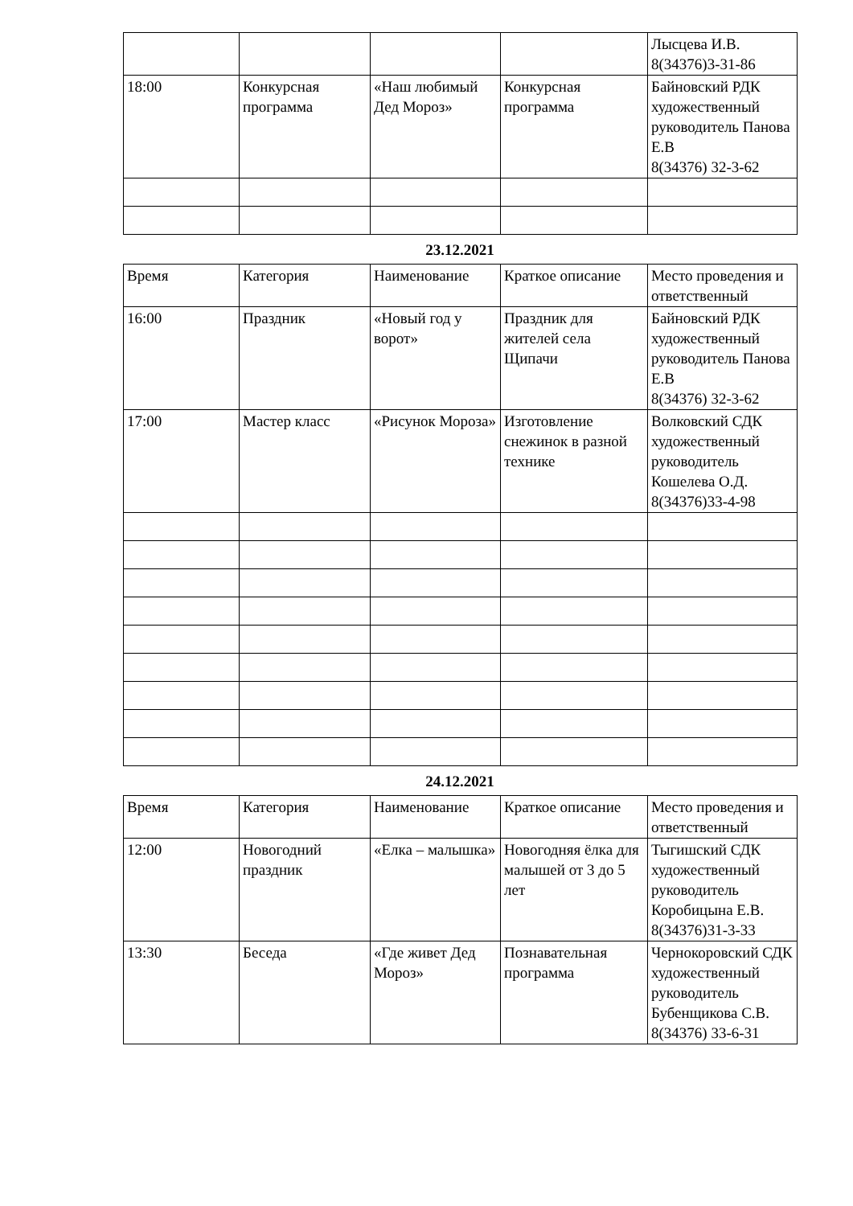| | | | | Лысцева И.В. 8(34376)3-31-86 |
| 18:00 | Конкурсная программа | «Наш любимый Дед Мороз» | Конкурсная программа | Байновский РДК художественный руководитель Панова Е.В 8(34376) 32-3-62 |
23.12.2021
| Время | Категория | Наименование | Краткое описание | Место проведения и ответственный |
| 16:00 | Праздник | «Новый год у ворот» | Праздник для жителей села Щипачи | Байновский РДК художественный руководитель Панова Е.В 8(34376) 32-3-62 |
| 17:00 | Мастер класс | «Рисунок Мороза» | Изготовление снежинок в разной технике | Волковский СДК художественный руководитель Кошелева О.Д. 8(34376)33-4-98 |
24.12.2021
| Время | Категория | Наименование | Краткое описание | Место проведения и ответственный |
| 12:00 | Новогодний праздник | «Елка – малышка» | Новогодняя ёлка для малышей от 3 до 5 лет | Тыгишский СДК художественный руководитель Коробицына Е.В. 8(34376)31-3-33 |
| 13:30 | Беседа | «Где живет Дед Мороз» | Познавательная программа | Чернокоровский СДК художественный руководитель Бубенщикова С.В. 8(34376) 33-6-31 |